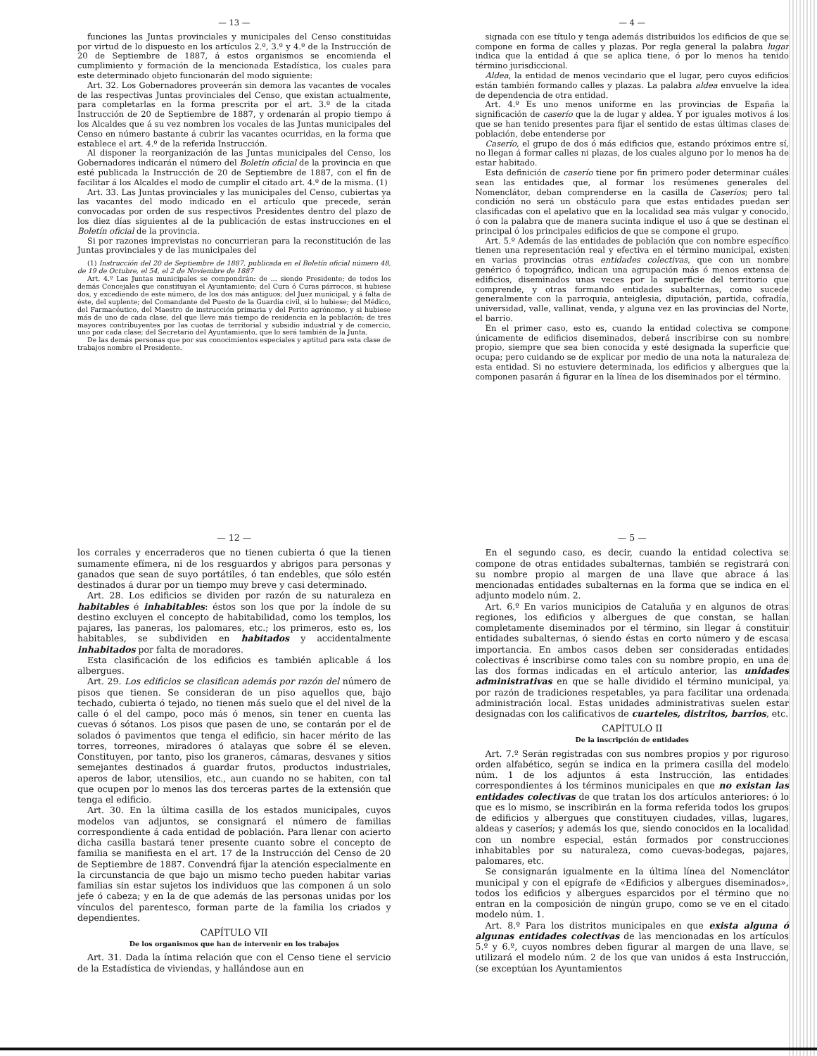— 13 —
funciones las Juntas provinciales y municipales del Censo constituidas por virtud de lo dispuesto en los artículos 2.º, 3.º y 4.º de la Instrucción de 20 de Septiembre de 1887, á estos organismos se encomienda el cumplimiento y formación de la mencionada Estadística, los cuales para este determinado objeto funcionarán del modo siguiente:
Art. 32. Los Gobernadores proveerán sin demora las vacantes de vocales de las respectivas Juntas provinciales del Censo, que existan actualmente, para completarlas en la forma prescrita por el art. 3.º de la citada Instrucción de 20 de Septiembre de 1887, y ordenarán al propio tiempo á los Alcaldes que á su vez nombren los vocales de las Juntas municipales del Censo en número bastante á cubrir las vacantes ocurridas, en la forma que establece el art. 4.º de la referida Instrucción.
Al disponer la reorganización de las Juntas municipales del Censo, los Gobernadores indicarán el número del Boletín oficial de la provincia en que esté publicada la Instrucción de 20 de Septiembre de 1887, con el fin de facilitar á los Alcaldes el modo de cumplir el citado art. 4.º de la misma. (1)
Art. 33. Las Juntas provinciales y las municipales del Censo, cubiertas ya las vacantes del modo indicado en el artículo que precede, serán convocadas por orden de sus respectivos Presidentes dentro del plazo de los diez días siguientes al de la publicación de estas instrucciones en el Boletín oficial de la provincia.
Si por razones imprevistas no concurrieran para la reconstitución de las Juntas provinciales y de las municipales del
(1) Instrucción del 20 de Septiembre de 1887, publicada en el Boletín oficial número 48, de 19 de Octubre, el 54, el 2 de Noviembre de 1887
Art. 4.º Las Juntas municipales se compondrán: de ... siendo Presidente; de todos los demás Concejales que constituyan el Ayuntamiento; del Cura ó Curas párrocos, si hubiese dos, y excediendo de este número, de los dos más antiguos; del Juez municipal, y á falta de éste, del suplente; del Comandante del Puesto de la Guardia civil, si lo hubiese; del Médico, del Farmacéutico, del Maestro de instrucción primaria y del Perito agrónomo, y si hubiese más de uno de cada clase, del que lleve más tiempo de residencia en la población; de tres mayores contribuyentes por las cuotas de territorial y subsidio industrial y de comercio, uno por cada clase; del Secretario del Ayuntamiento, que lo será también de la Junta.
De las demás personas que por sus conocimientos especiales y aptitud para esta clase de trabajos nombre el Presidente.
— 4 —
signada con ese título y tenga además distribuidos los edificios de que se compone en forma de calles y plazas. Por regla general la palabra lugar indica que la entidad á que se aplica tiene, ó por lo menos ha tenido término jurisdiccional.
Aldea, la entidad de menos vecindario que el lugar, pero cuyos edificios están también formando calles y plazas. La palabra aldea envuelve la idea de dependencia de otra entidad.
Art. 4.º Es uno menos uniforme en las provincias de España la significación de caserío que la de lugar y aldea. Y por iguales motivos á los que se han tenido presentes para fijar el sentido de estas últimas clases de población, debe entenderse por
Caserío, el grupo de dos ó más edificios que, estando próximos entre sí, no llegan á formar calles ni plazas, de los cuales alguno por lo menos ha de estar habitado.
Esta definición de caserío tiene por fin primero poder determinar cuáles sean las entidades que, al formar los resúmenes generales del Nomenclátor, deban comprenderse en la casilla de Caseríos; pero tal condición no será un obstáculo para que estas entidades puedan ser clasificadas con el apelativo que en la localidad sea más vulgar y conocido, ó con la palabra que de manera sucinta indique el uso á que se destinan el principal ó los principales edificios de que se compone el grupo.
Art. 5.º Además de las entidades de población que con nombre específico tienen una representación real y efectiva en el término municipal, existen en varias provincias otras entidades colectivas, que con un nombre genérico ó topográfico, indican una agrupación más ó menos extensa de edificios, diseminados unas veces por la superficie del territorio que comprende, y otras formando entidades subalternas, como sucede generalmente con la parroquia, anteiglesia, diputación, partida, cofradía, universidad, valle, vallinat, venda, y alguna vez en las provincias del Norte, el barrio.
En el primer caso, esto es, cuando la entidad colectiva se compone únicamente de edificios diseminados, deberá inscribirse con su nombre propio, siempre que sea bien conocida y esté designada la superficie que ocupa; pero cuidando se de explicar por medio de una nota la naturaleza de esta entidad. Si no estuviere determinada, los edificios y albergues que la componen pasarán á figurar en la línea de los diseminados por el término.
— 12 —
los corrales y encerraderos que no tienen cubierta ó que la tienen sumamente efímera, ni de los resguardos y abrigos para personas y ganados que sean de suyo portátiles, ó tan endebles, que sólo estén destinados á durar por un tiempo muy breve y casi determinado.
Art. 28. Los edificios se dividen por razón de su naturaleza en habitables é inhabitables: éstos son los que por la índole de su destino excluyen el concepto de habitabilidad, como los templos, los pajares, las paneras, los palomares, etc.; los primeros, esto es, los habitables, se subdividen en habitados y accidentalmente inhabitados por falta de moradores.
Esta clasificación de los edificios es también aplicable á los albergues.
Art. 29. Los edificios se clasifican además por razón del número de pisos que tienen. Se consideran de un piso aquellos que, bajo techado, cubierta ó tejado, no tienen más suelo que el del nivel de la calle ó el del campo, poco más ó menos, sin tener en cuenta las cuevas ó sótanos. Los pisos que pasen de uno, se contarán por el de solados ó pavimentos que tenga el edificio, sin hacer mérito de las torres, torreones, miradores ó atalayas que sobre él se eleven. Constituyen, por tanto, piso los graneros, cámaras, desvanes y sitios semejantes destinados á guardar frutos, productos industriales, aperos de labor, utensilios, etc., aun cuando no se habiten, con tal que ocupen por lo menos las dos terceras partes de la extensión que tenga el edificio.
Art. 30. En la última casilla de los estados municipales, cuyos modelos van adjuntos, se consignará el número de familias correspondiente á cada entidad de población. Para llenar con acierto dicha casilla bastará tener presente cuanto sobre el concepto de familia se manifiesta en el art. 17 de la Instrucción del Censo de 20 de Septiembre de 1887. Convendrá fijar la atención especialmente en la circunstancia de que bajo un mismo techo pueden habitar varias familias sin estar sujetos los individuos que las componen á un solo jefe ó cabeza; y en la de que además de las personas unidas por los vínculos del parentesco, forman parte de la familia los criados y dependientes.
CAPÍTULO VII
De los organismos que han de intervenir en los trabajos
Art. 31. Dada la íntima relación que con el Censo tiene el servicio de la Estadística de viviendas, y hallándose aun en
— 5 —
En el segundo caso, es decir, cuando la entidad colectiva se compone de otras entidades subalternas, también se registrará con su nombre propio al margen de una llave que abrace á las mencionadas entidades subalternas en la forma que se indica en el adjunto modelo núm. 2.
Art. 6.º En varios municipios de Cataluña y en algunos de otras regiones, los edificios y albergues de que constan, se hallan completamente diseminados por el término, sin llegar á constituir entidades subalternas, ó siendo éstas en corto número y de escasa importancia. En ambos casos deben ser consideradas entidades colectivas é inscribirse como tales con su nombre propio, en una de las dos formas indicadas en el artículo anterior, las unidades administrativas en que se halle dividido el término municipal, ya por razón de tradiciones respetables, ya para facilitar una ordenada administración local. Estas unidades administrativas suelen estar designadas con los calificativos de cuarteles, distritos, barrios, etc.
CAPÍTULO II
De la inscripción de entidades
Art. 7.º Serán registradas con sus nombres propios y por riguroso orden alfabético, según se indica en la primera casilla del modelo núm. 1 de los adjuntos á esta Instrucción, las entidades correspondientes á los términos municipales en que no existan las entidades colectivas de que tratan los dos artículos anteriores: ó lo que es lo mismo, se inscribirán en la forma referida todos los grupos de edificios y albergues que constituyen ciudades, villas, lugares, aldeas y caseríos; y además los que, siendo conocidos en la localidad con un nombre especial, están formados por construcciones inhabitables por su naturaleza, como cuevas-bodegas, pajares, palomares, etc.
Se consignarán igualmente en la última línea del Nomenclátor municipal y con el epígrafe de «Edificios y albergues diseminados», todos los edificios y albergues esparcidos por el término que no entran en la composición de ningún grupo, como se ve en el citado modelo núm. 1.
Art. 8.º Para los distritos municipales en que exista alguna ó algunas entidades colectivas de las mencionadas en los artículos 5.º y 6.º, cuyos nombres deben figurar al margen de una llave, se utilizará el modelo núm. 2 de los que van unidos á esta Instrucción, (se exceptúan los Ayuntamientos